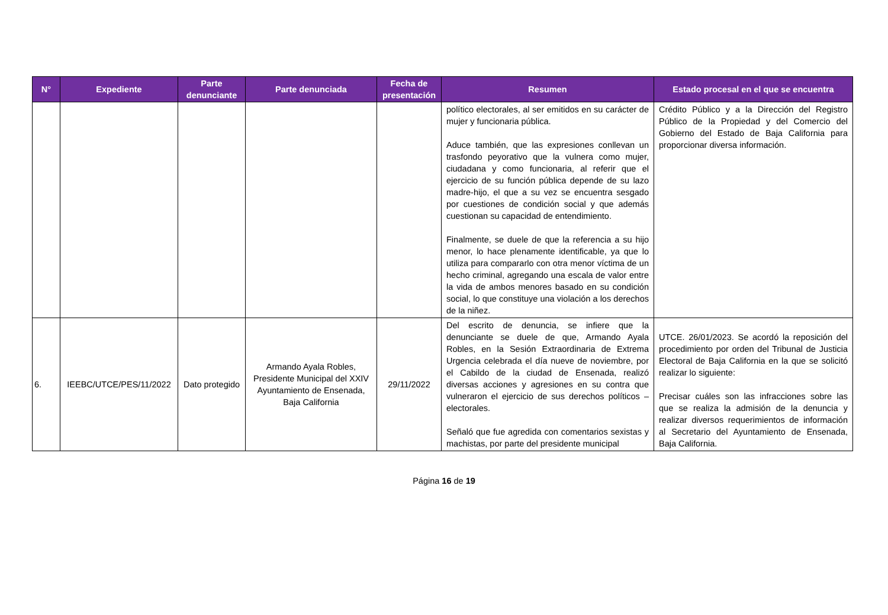| N° | Expediente | Parte denunciante | Parte denunciada | Fecha de presentación | Resumen | Estado procesal en el que se encuentra |
| --- | --- | --- | --- | --- | --- | --- |
| | | | | | político electorales, al ser emitidos en su carácter de mujer y funcionaria pública. Aduce también, que las expresiones conllevan un trasfondo peyorativo que la vulnera como mujer, ciudadana y como funcionaria, al referir que el ejercicio de su función pública depende de su lazo madre-hijo, el que a su vez se encuentra sesgado por cuestiones de condición social y que además cuestionan su capacidad de entendimiento. Finalmente, se duele de que la referencia a su hijo menor, lo hace plenamente identificable, ya que lo utiliza para compararlo con otra menor víctima de un hecho criminal, agregando una escala de valor entre la vida de ambos menores basado en su condición social, lo que constituye una violación a los derechos de la niñez. | Crédito Público y a la Dirección del Registro Público de la Propiedad y del Comercio del Gobierno del Estado de Baja California para proporcionar diversa información. |
| 6. | IEEBC/UTCE/PES/11/2022 | Dato protegido | Armando Ayala Robles, Presidente Municipal del XXIV Ayuntamiento de Ensenada, Baja California | 29/11/2022 | Del escrito de denuncia, se infiere que la denunciante se duele de que, Armando Ayala Robles, en la Sesión Extraordinaria de Extrema Urgencia celebrada el día nueve de noviembre, por el Cabildo de la ciudad de Ensenada, realizó diversas acciones y agresiones en su contra que vulneraron el ejercicio de sus derechos políticos – electorales. Señaló que fue agredida con comentarios sexistas y machistas, por parte del presidente municipal | UTCE. 26/01/2023. Se acordó la reposición del procedimiento por orden del Tribunal de Justicia Electoral de Baja California en la que se solicitó realizar lo siguiente: Precisar cuáles son las infracciones sobre las que se realiza la admisión de la denuncia y realizar diversos requerimientos de información al Secretario del Ayuntamiento de Ensenada, Baja California. |
Página 16 de 19